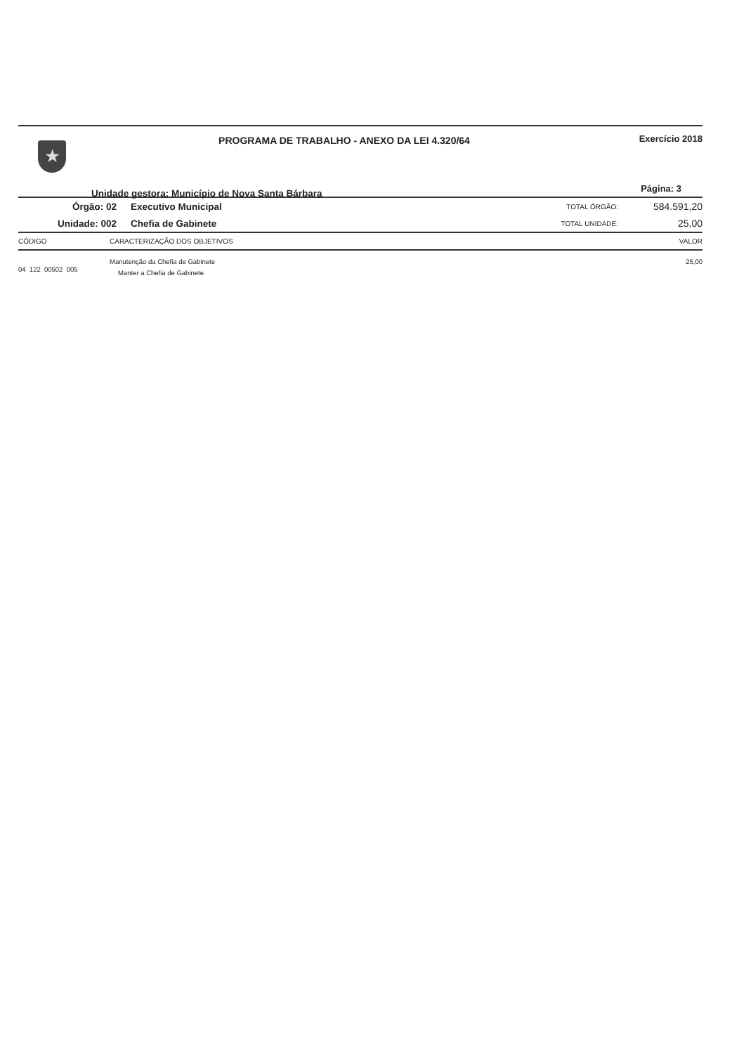★
PROGRAMA DE TRABALHO - ANEXO DA LEI 4.320/64
Unidade gestora: Município de Nova Santa Bárbara
Exercício 2018
Página: 3
| Órgão: 02 | Executivo Municipal | TOTAL ÓRGÃO: | 584.591,20 |
| Unidade: 002 | Chefia de Gabinete | TOTAL UNIDADE: | 25,00 |
| CÓDIGO | CARACTERIZAÇÃO DOS OBJETIVOS | VALOR |
| --- | --- | --- |
| 04 122 00502 005 | Manutenção da Chefia de Gabinete Manter a Chefia de Gabinete | 25,00 |